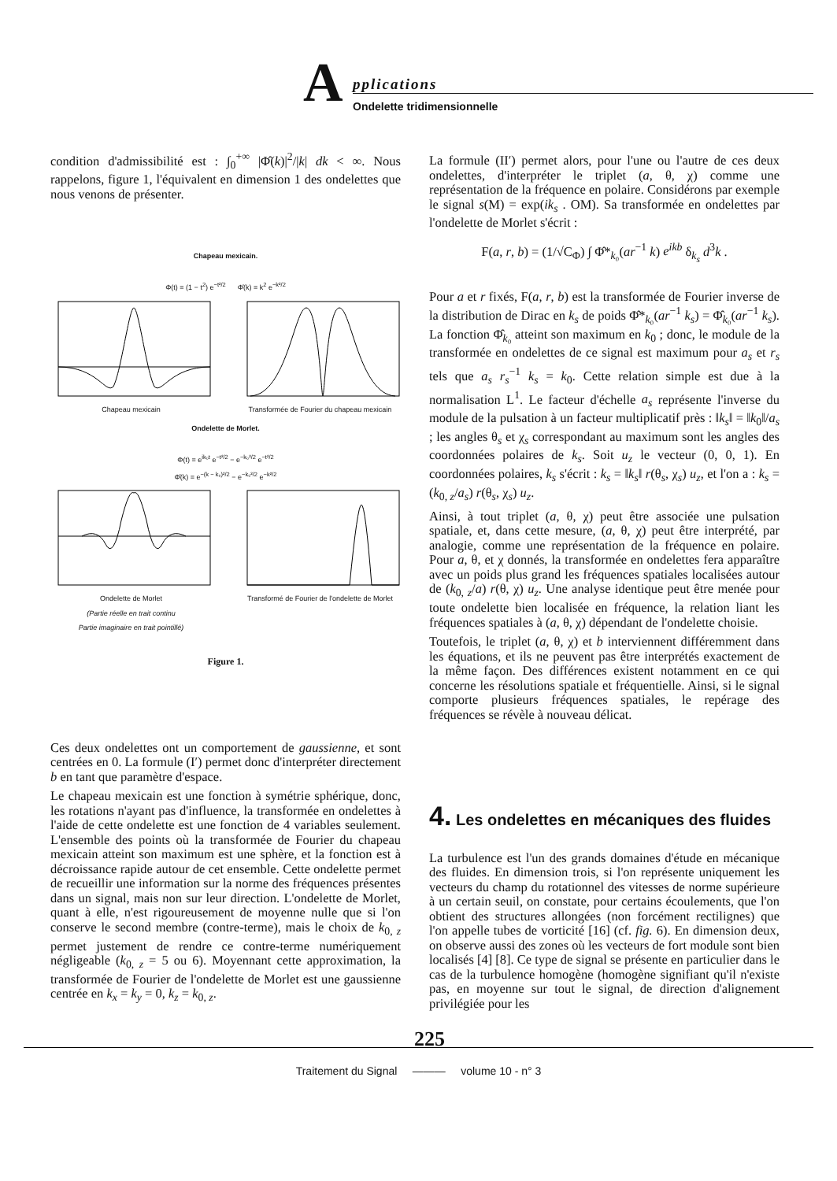A pplications
Ondelette tridimensionnelle
condition d'admissibilité est : ∫<sub>0</sub><sup>+∞</sup> |Φ̂(k)|<sup>2</sup>/|k| dk < ∞. Nous rappelons, figure 1, l'équivalent en dimension 1 des ondelettes que nous venons de présenter.
Chapeau mexicain.
Φ(t) = (1 − t<sup>2</sup>) e<sup>−t²/2</sup> Φ̂(k) = k<sup>2</sup> e<sup>−k²/2</sup>
Chapeau mexicain Transformée de Fourier du chapeau mexicain
Ondelette de Morlet.
Φ(t) = e<sup>ik₀t</sup> e<sup>−t²/2</sup> − e<sup>−k₀²/2</sup> e<sup>−t²/2</sup>
Φ̂(k) = e<sup>−(k − k₀)²/2</sup> − e<sup>−k₀²/2</sup> e<sup>−k²/2</sup>
Ondelette de Morlet
(Partie réelle en trait continu
Partie imaginaire en trait pointillé)
Transformé de Fourier de l'ondelette de Morlet
Figure 1.
Ces deux ondelettes ont un comportement de gaussienne, et sont centrées en 0. La formule (I′) permet donc d'interpréter directement b en tant que paramètre d'espace.
Le chapeau mexicain est une fonction à symétrie sphérique, donc, les rotations n'ayant pas d'influence, la transformée en ondelettes à l'aide de cette ondelette est une fonction de 4 variables seulement. L'ensemble des points où la transformée de Fourier du chapeau mexicain atteint son maximum est une sphère, et la fonction est à décroissance rapide autour de cet ensemble. Cette ondelette permet de recueillir une information sur la norme des fréquences présentes dans un signal, mais non sur leur direction. L'ondelette de Morlet, quant à elle, n'est rigoureusement de moyenne nulle que si l'on conserve le second membre (contre-terme), mais le choix de k<sub>0, z</sub> permet justement de rendre ce contre-terme numériquement négligeable (k<sub>0, z</sub> = 5 ou 6). Moyennant cette approximation, la transformée de Fourier de l'ondelette de Morlet est une gaussienne centrée en k<sub>x</sub> = k<sub>y</sub> = 0, k<sub>z</sub> = k<sub>0, z</sub>.
La formule (II′) permet alors, pour l'une ou l'autre de ces deux ondelettes, d'interpréter le triplet (a, θ, χ) comme une représentation de la fréquence en polaire. Considérons par exemple le signal s(M) = exp(ik<sub>s</sub> . OM). Sa transformée en ondelettes par l'ondelette de Morlet s'écrit :
F(a, r, b) = (1/√C<sub>Φ</sub>) ∫ Φ̂*<sub>k₀</sub>(ar<sup>−1</sup> k) e<sup>ikb</sup> δ<sub>k<sub>s</sub></sub> d<sup>3</sup>k .
Pour a et r fixés, F(a, r, b) est la transformée de Fourier inverse de la distribution de Dirac en k<sub>s</sub> de poids Φ̂*<sub>k₀</sub>(ar<sup>−1</sup> k<sub>s</sub>) = Φ̂<sub>k₀</sub>(ar<sup>−1</sup> k<sub>s</sub>). La fonction Φ̂<sub>k₀</sub> atteint son maximum en k<sub>0</sub> ; donc, le module de la transformée en ondelettes de ce signal est maximum pour a<sub>s</sub> et r<sub>s</sub> tels que a<sub>s</sub> r<sub>s</sub><sup>−1</sup> k<sub>s</sub> = k<sub>0</sub>. Cette relation simple est due à la normalisation L<sup>1</sup>. Le facteur d'échelle a<sub>s</sub> représente l'inverse du module de la pulsation à un facteur multiplicatif près : ‖k<sub>s</sub>‖ = ‖k<sub>0</sub>‖/a<sub>s</sub> ; les angles θ<sub>s</sub> et χ<sub>s</sub> correspondant au maximum sont les angles des coordonnées polaires de k<sub>s</sub>. Soit u<sub>z</sub> le vecteur (0, 0, 1). En coordonnées polaires, k<sub>s</sub> s'écrit : k<sub>s</sub> = ‖k<sub>s</sub>‖ r(θ<sub>s</sub>, χ<sub>s</sub>) u<sub>z</sub>, et l'on a : k<sub>s</sub> = (k<sub>0, z</sub>/a<sub>s</sub>) r(θ<sub>s</sub>, χ<sub>s</sub>) u<sub>z</sub>.
Ainsi, à tout triplet (a, θ, χ) peut être associée une pulsation spatiale, et, dans cette mesure, (a, θ, χ) peut être interprété, par analogie, comme une représentation de la fréquence en polaire. Pour a, θ, et χ donnés, la transformée en ondelettes fera apparaître avec un poids plus grand les fréquences spatiales localisées autour de (k<sub>0, z</sub>/a) r(θ, χ) u<sub>z</sub>. Une analyse identique peut être menée pour toute ondelette bien localisée en fréquence, la relation liant les fréquences spatiales à (a, θ, χ) dépendant de l'ondelette choisie.
Toutefois, le triplet (a, θ, χ) et b interviennent différemment dans les équations, et ils ne peuvent pas être interprétés exactement de la même façon. Des différences existent notamment en ce qui concerne les résolutions spatiale et fréquentielle. Ainsi, si le signal comporte plusieurs fréquences spatiales, le repérage des fréquences se révèle à nouveau délicat.
4. Les ondelettes en mécaniques des fluides
La turbulence est l'un des grands domaines d'étude en mécanique des fluides. En dimension trois, si l'on représente uniquement les vecteurs du champ du rotationnel des vitesses de norme supérieure à un certain seuil, on constate, pour certains écoulements, que l'on obtient des structures allongées (non forcément rectilignes) que l'on appelle tubes de vorticité [16] (cf. fig. 6). En dimension deux, on observe aussi des zones où les vecteurs de fort module sont bien localisés [4] [8]. Ce type de signal se présente en particulier dans le cas de la turbulence homogène (homogène signifiant qu'il n'existe pas, en moyenne sur tout le signal, de direction d'alignement privilégiée pour les
225
Traitement du Signal ——— volume 10 - n° 3